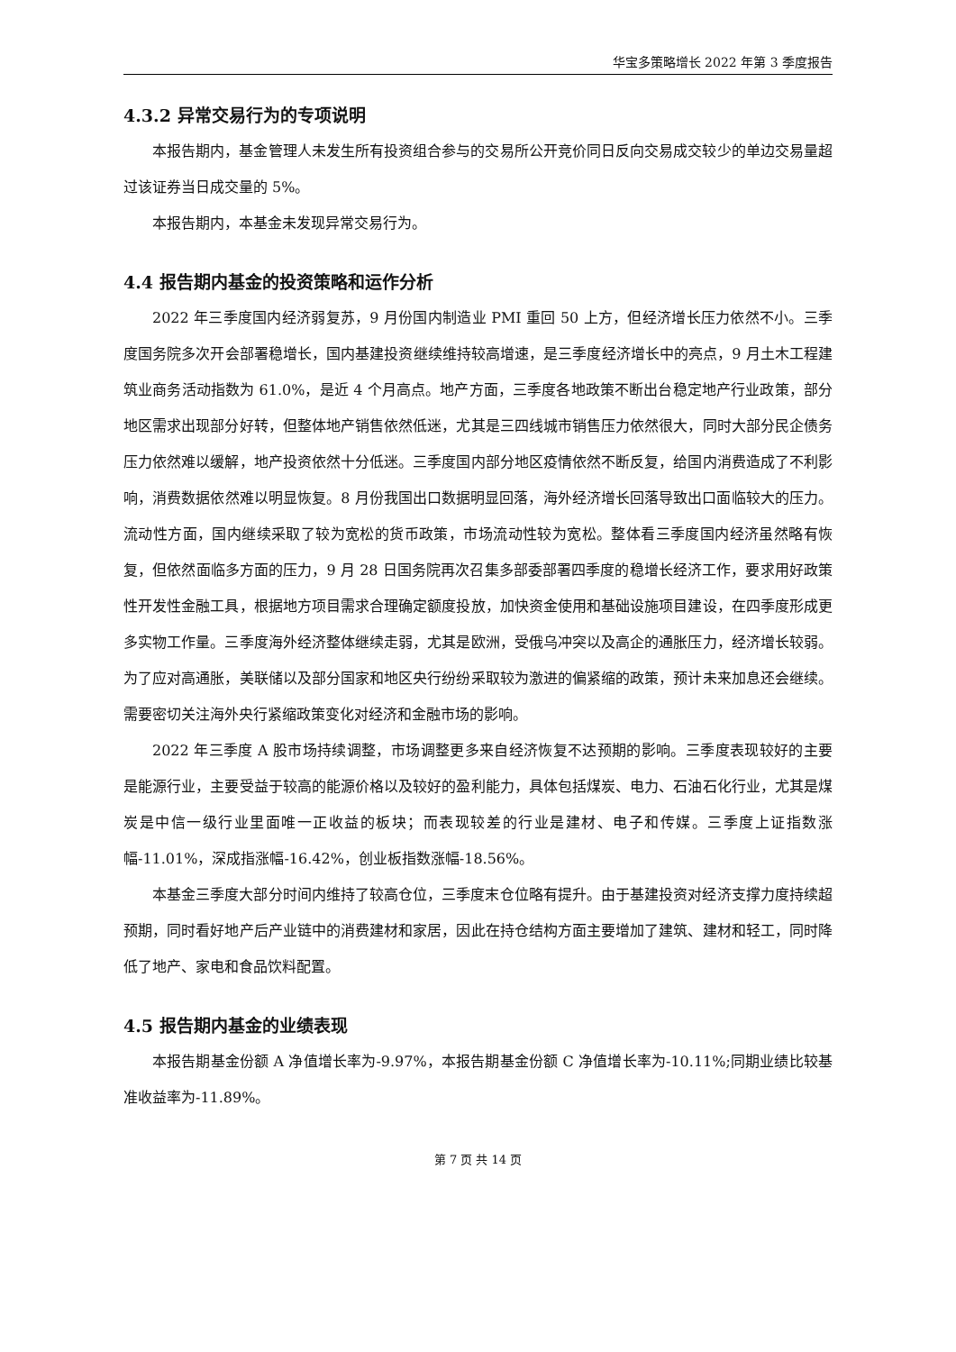华宝多策略增长 2022 年第 3 季度报告
4.3.2 异常交易行为的专项说明
本报告期内，基金管理人未发生所有投资组合参与的交易所公开竞价同日反向交易成交较少的单边交易量超过该证券当日成交量的 5%。
本报告期内，本基金未发现异常交易行为。
4.4 报告期内基金的投资策略和运作分析
2022 年三季度国内经济弱复苏，9 月份国内制造业 PMI 重回 50 上方，但经济增长压力依然不小。三季度国务院多次开会部署稳增长，国内基建投资继续维持较高增速，是三季度经济增长中的亮点，9 月土木工程建筑业商务活动指数为 61.0%，是近 4 个月高点。地产方面，三季度各地政策不断出台稳定地产行业政策，部分地区需求出现部分好转，但整体地产销售依然低迷，尤其是三四线城市销售压力依然很大，同时大部分民企债务压力依然难以缓解，地产投资依然十分低迷。三季度国内部分地区疫情依然不断反复，给国内消费造成了不利影响，消费数据依然难以明显恢复。8 月份我国出口数据明显回落，海外经济增长回落导致出口面临较大的压力。流动性方面，国内继续采取了较为宽松的货币政策，市场流动性较为宽松。整体看三季度国内经济虽然略有恢复，但依然面临多方面的压力，9 月 28 日国务院再次召集多部委部署四季度的稳增长经济工作，要求用好政策性开发性金融工具，根据地方项目需求合理确定额度投放，加快资金使用和基础设施项目建设，在四季度形成更多实物工作量。三季度海外经济整体继续走弱，尤其是欧洲，受俄乌冲突以及高企的通胀压力，经济增长较弱。为了应对高通胀，美联储以及部分国家和地区央行纷纷采取较为激进的偏紧缩的政策，预计未来加息还会继续。需要密切关注海外央行紧缩政策变化对经济和金融市场的影响。
2022 年三季度 A 股市场持续调整，市场调整更多来自经济恢复不达预期的影响。三季度表现较好的主要是能源行业，主要受益于较高的能源价格以及较好的盈利能力，具体包括煤炭、电力、石油石化行业，尤其是煤炭是中信一级行业里面唯一正收益的板块；而表现较差的行业是建材、电子和传媒。三季度上证指数涨幅-11.01%，深成指涨幅-16.42%，创业板指数涨幅-18.56%。
本基金三季度大部分时间内维持了较高仓位，三季度末仓位略有提升。由于基建投资对经济支撑力度持续超预期，同时看好地产后产业链中的消费建材和家居，因此在持仓结构方面主要增加了建筑、建材和轻工，同时降低了地产、家电和食品饮料配置。
4.5 报告期内基金的业绩表现
本报告期基金份额 A 净值增长率为-9.97%，本报告期基金份额 C 净值增长率为-10.11%;同期业绩比较基准收益率为-11.89%。
第 7 页 共 14 页